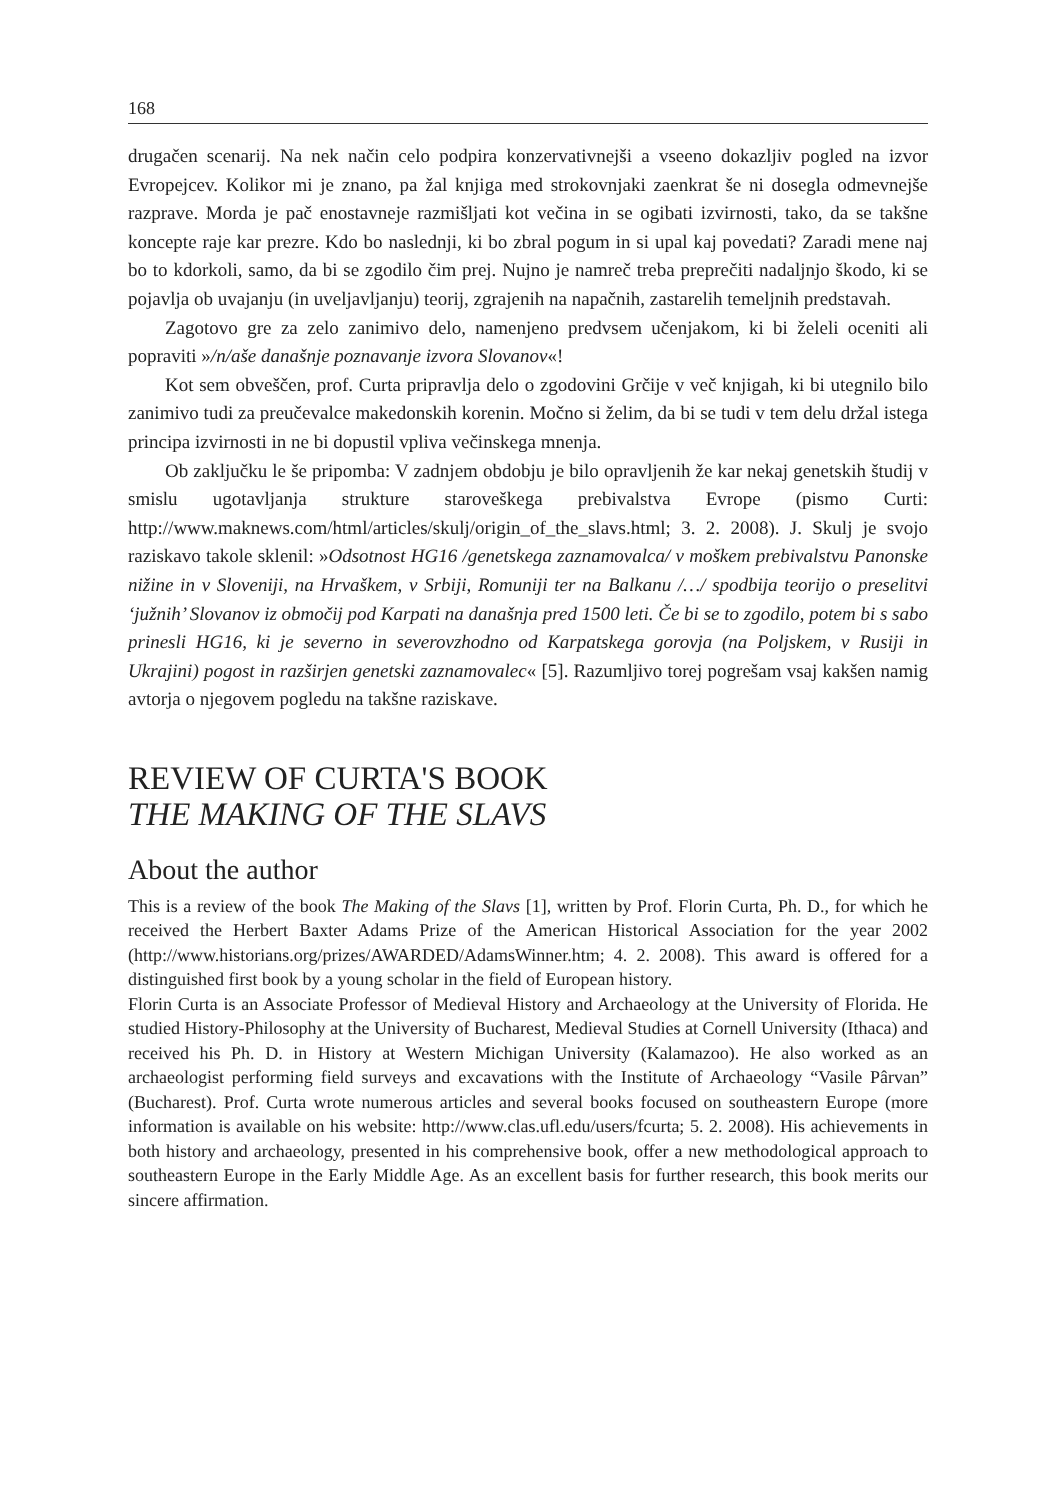168
drugačen scenarij. Na nek način celo podpira konzervativnejši a vseeno dokazljiv pogled na izvor Evropejcev. Kolikor mi je znano, pa žal knjiga med strokovnjaki zaenkrat še ni dosegla odmevnejše razprave. Morda je pač enostavneje razmišljati kot večina in se ogibati izvirnosti, tako, da se takšne koncepte raje kar prezre. Kdo bo naslednji, ki bo zbral pogum in si upal kaj povedati? Zaradi mene naj bo to kdorkoli, samo, da bi se zgodilo čim prej. Nujno je namreč treba preprečiti nadaljnjo škodo, ki se pojavlja ob uvajanju (in uveljavljanju) teorij, zgrajenih na napačnih, zastarelih temeljnih predstavah.
Zagotovo gre za zelo zanimivo delo, namenjeno predvsem učenjakom, ki bi želeli oceniti ali popraviti »/n/aše današnje poznavanje izvora Slovanov«!
Kot sem obveščen, prof. Curta pripravlja delo o zgodovini Grčije v več knjigah, ki bi utegnilo bilo zanimivo tudi za preučevalce makedonskih korenin. Močno si želim, da bi se tudi v tem delu držal istega principa izvirnosti in ne bi dopustil vpliva večinskega mnenja.
Ob zaključku le še pripomba: V zadnjem obdobju je bilo opravljenih že kar nekaj genetskih študij v smislu ugotavljanja strukture staroveškega prebivalstva Evrope (pismo Curti: http://www.maknews.com/html/articles/skulj/origin_of_the_slavs.html; 3. 2. 2008). J. Skulj je svojo raziskavo takole sklenil: »Odsotnost HG16 /genetskega zaznamovalca/ v moškem prebivalstvu Panonske nižine in v Sloveniji, na Hrvaškem, v Srbiji, Romuniji ter na Balkanu /…/ spodbija teorijo o preselitvi ‘južnih’ Slovanov iz območij pod Karpati na današnja pred 1500 leti. Če bi se to zgodilo, potem bi s sabo prinesli HG16, ki je severno in severovzhodno od Karpatskega gorovja (na Poljskem, v Rusiji in Ukrajini) pogost in razširjen genetski zaznamovalec« [5]. Razumljivo torej pogrešam vsaj kakšen namig avtorja o njegovem pogledu na takšne raziskave.
REVIEW OF CURTA'S BOOK
THE MAKING OF THE SLAVS
About the author
This is a review of the book The Making of the Slavs [1], written by Prof. Florin Curta, Ph. D., for which he received the Herbert Baxter Adams Prize of the American Historical Association for the year 2002 (http://www.historians.org/prizes/AWARDED/AdamsWinner.htm; 4. 2. 2008). This award is offered for a distinguished first book by a young scholar in the field of European history.
Florin Curta is an Associate Professor of Medieval History and Archaeology at the University of Florida. He studied History-Philosophy at the University of Bucharest, Medieval Studies at Cornell University (Ithaca) and received his Ph. D. in History at Western Michigan University (Kalamazoo). He also worked as an archaeologist performing field surveys and excavations with the Institute of Archaeology “Vasile Pârvan” (Bucharest). Prof. Curta wrote numerous articles and several books focused on southeastern Europe (more information is available on his website: http://www.clas.ufl.edu/users/fcurta; 5. 2. 2008). His achievements in both history and archaeology, presented in his comprehensive book, offer a new methodological approach to southeastern Europe in the Early Middle Age. As an excellent basis for further research, this book merits our sincere affirmation.